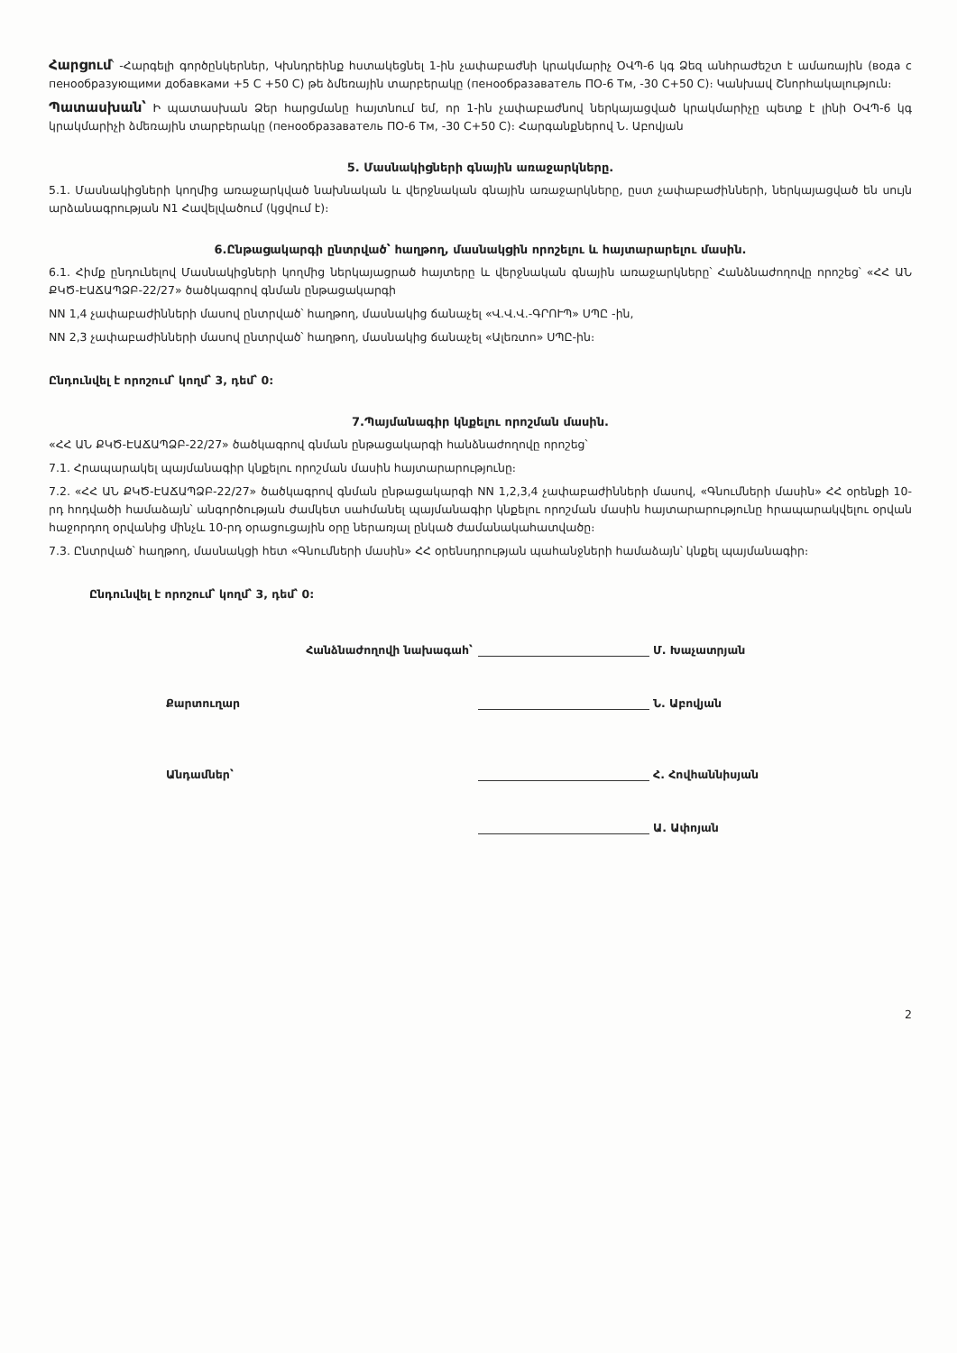Հարցում՝ -Հարգելի գործընկերներ, Կխնդրեինք հստակեցնել 1-ին չափաբաժնի կրակմարիչ ՕՎՊ-6 կգ Ձեզ անհրաժեշտ է ամառային (вода с пенообразующими добавками +5 С +50 С) թե ձմեռային տարբերակը (пенообразаватель ПО-6 Тм, -30 С+50 С)։ Կանխավ Շնորհակալություն։
Պատասխան՝ Ի պատասխան Ձեր հարցմանը հայտնում եմ, որ 1-ին չափաբաժնով ներկայացված կրակմարիչը պետք է լինի ՕՎՊ-6 կգ կրակմարիչի ձմեռային տարբերակը (пенообразаватель ПО-6 Тм, -30 С+50 С)։ Հարգանքներով Ն. Աբովյան
5. Մասնակիցների գնային առաջարկները.
5.1. Մասնակիցների կողմից առաջարկված նախնական և վերջնական գնային առաջարկները, ըստ չափաբաժինների, ներկայացված են սույն արձանագրության N1 Հավելվածում (կցվում է)։
6.Ընթացակարգի ընտրված՝ հաղթող, մասնակցին որոշելու և հայտարարելու մասին.
6.1. Հիմք ընդունելով Մասնակիցների կողմից ներկայացրած հայտերը և վերջնական գնային առաջարկները՝ Հանձնաժողովը որոշեց՝ «ՀՀ ԱՆ ՔԿԾ-ԷԱՃԱՊՁԲ-22/27» ծածկագրով գնման ընթացակարգի
NN 1,4 չափաբաժինների մասով ընտրված՝ հաղթող, մասնակից ճանաչել «Վ.Վ.Վ.-ԳՐՈՒՊ» ՍՊԸ -ին,
NN 2,3 չափաբաժինների մասով ընտրված՝ հաղթող, մասնակից ճանաչել «Ալեռտո» ՍՊԸ-ին։
Ընդունվել է որոշում՝ կողմ՝ 3, դեմ՝ 0:
7.Պայմանագիր կնքելու որոշման մասին.
«ՀՀ ԱՆ ՔԿԾ-ԷԱՃԱՊՁԲ-22/27» ծածկագրով գնման ընթացակարգի հանձնաժողովը որոշեց՝
7.1. Հրապարակել պայմանագիր կնքելու որոշման մասին հայտարարությունը։
7.2. «ՀՀ ԱՆ ՔԿԾ-ԷԱՃԱՊՁԲ-22/27» ծածկագրով գնման ընթացակարգի NN 1,2,3,4 չափաբաժինների մասով, «Գնումների մասին» ՀՀ օրենքի 10-րդ հոդվածի համաձայն՝ անգործության ժամկետ սահմանել պայմանագիր կնքելու որոշման մասին հայտարարությունը հրապարակվելու օրվան հաջորդող օրվանից մինչև 10-րդ օրացուցային օրը ներառյալ ընկած ժամանակահատվածը։
7.3. Ընտրված՝ հաղթող, մասնակցի հետ «Գնումների մասին» ՀՀ օրենսդրության պահանջների համաձայն՝ կնքել պայմանագիր։
Ընդունվել է որոշում՝ կողմ՝ 3, դեմ՝ 0:
Հանձնաժողովի նախագահ՝ Մ. Խաչատրյան
Քարտուղար Ն. Աբովյան
Անդամներ՝ Հ. Հովհաննիսյան
Ա. Ափոյան
2